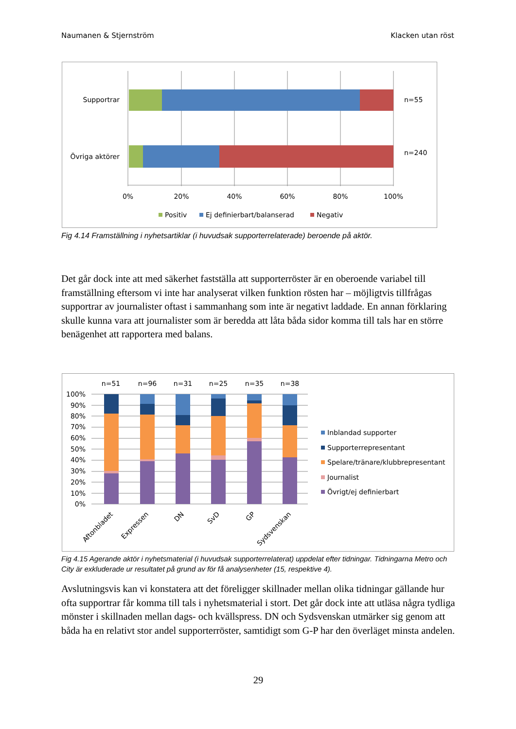Naumanen & Stjernström Klacken utan röst
Supportrar
Övriga aktörer
n=55
n=240
0%
20%
40%
60%
80%
100%
Positiv
Ej definierbart/balanserad
Negativ
Fig 4.14 Framställning i nyhetsartiklar (i huvudsak supporterrelaterade) beroende på aktör.
Det går dock inte att med säkerhet fastställa att supporterröster är en oberoende variabel till framställning eftersom vi inte har analyserat vilken funktion rösten har – möjligtvis tillfrågas supportrar av journalister oftast i sammanhang som inte är negativt laddade. En annan förklaring skulle kunna vara att journalister som är beredda att låta båda sidor komma till tals har en större benägenhet att rapportera med balans.
100%
90%
80%
70%
60%
50%
40%
30%
20%
10%
0%
n=51
n=96
n=31
n=25
n=35
n=38
Aftonbladet
Expressen
DN
SvD
GP
Sydsvenskan
Inblandad supporter
Supporterrepresentant
Spelare/tränare/klubbrepresentant
Journalist
Övrigt/ej definierbart
Fig 4.15 Agerande aktör i nyhetsmaterial (i huvudsak supporterrelaterat) uppdelat efter tidningar. Tidningarna Metro och City är exkluderade ur resultatet på grund av för få analysenheter (15, respektive 4).
Avslutningsvis kan vi konstatera att det föreligger skillnader mellan olika tidningar gällande hur ofta supportrar får komma till tals i nyhetsmaterial i stort. Det går dock inte att utläsa några tydliga mönster i skillnaden mellan dags- och kvällspress. DN och Sydsvenskan utmärker sig genom att båda ha en relativt stor andel supporterröster, samtidigt som G-P har den överläget minsta andelen.
29